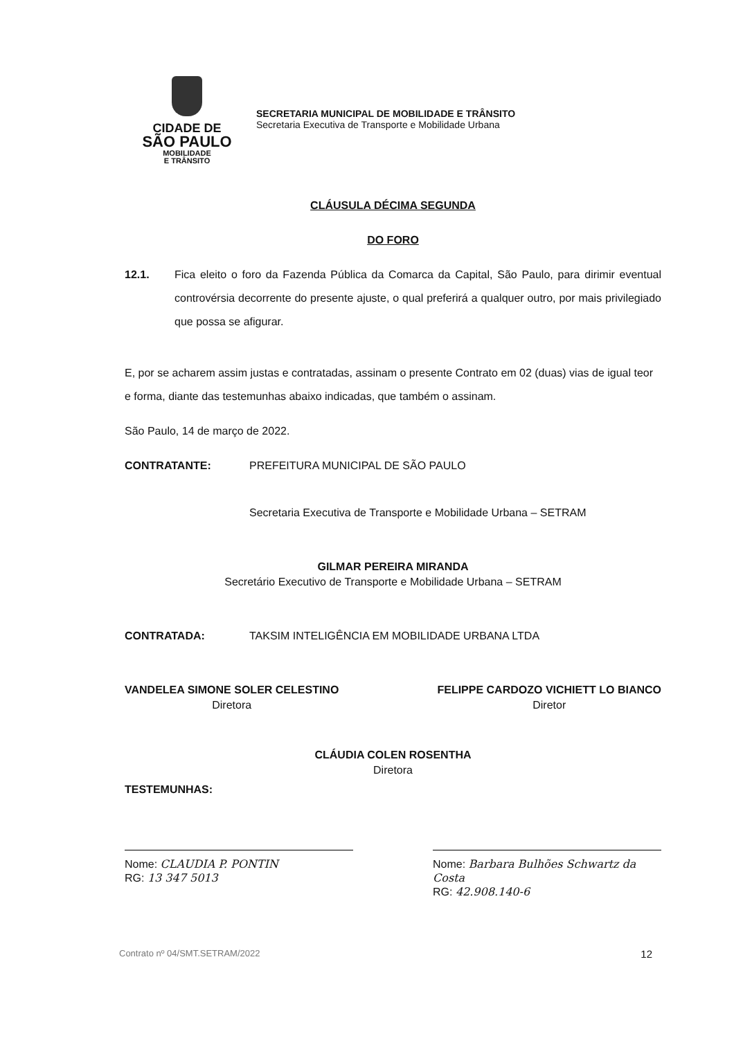CIDADE DE
SÃO PAULO
MOBILIDADE
E TRÂNSITO
SECRETARIA MUNICIPAL DE MOBILIDADE E TRÂNSITO
Secretaria Executiva de Transporte e Mobilidade Urbana
CLÁUSULA DÉCIMA SEGUNDA
DO FORO
12.1. Fica eleito o foro da Fazenda Pública da Comarca da Capital, São Paulo, para dirimir eventual controvérsia decorrente do presente ajuste, o qual preferirá a qualquer outro, por mais privilegiado que possa se afigurar.
E, por se acharem assim justas e contratadas, assinam o presente Contrato em 02 (duas) vias de igual teor e forma, diante das testemunhas abaixo indicadas, que também o assinam.
São Paulo, 14 de março de 2022.
CONTRATANTE: PREFEITURA MUNICIPAL DE SÃO PAULO
Secretaria Executiva de Transporte e Mobilidade Urbana – SETRAM
GILMAR PEREIRA MIRANDA
Secretário Executivo de Transporte e Mobilidade Urbana – SETRAM
CONTRATADA: TAKSIM INTELIGÊNCIA EM MOBILIDADE URBANA LTDA
VANDELEA SIMONE SOLER CELESTINO
Diretora
FELIPPE CARDOZO VICHIETT LO BIANCO
Diretor
CLÁUDIA COLEN ROSENTHA
Diretora
TESTEMUNHAS:
Nome: CLAUDIA P. PONTIN
RG: 13 347 5013
Nome: Barbara Bulhões Schwartz da Costa
RG: 42.908.140-6
Contrato nº 04/SMT.SETRAM/2022 12